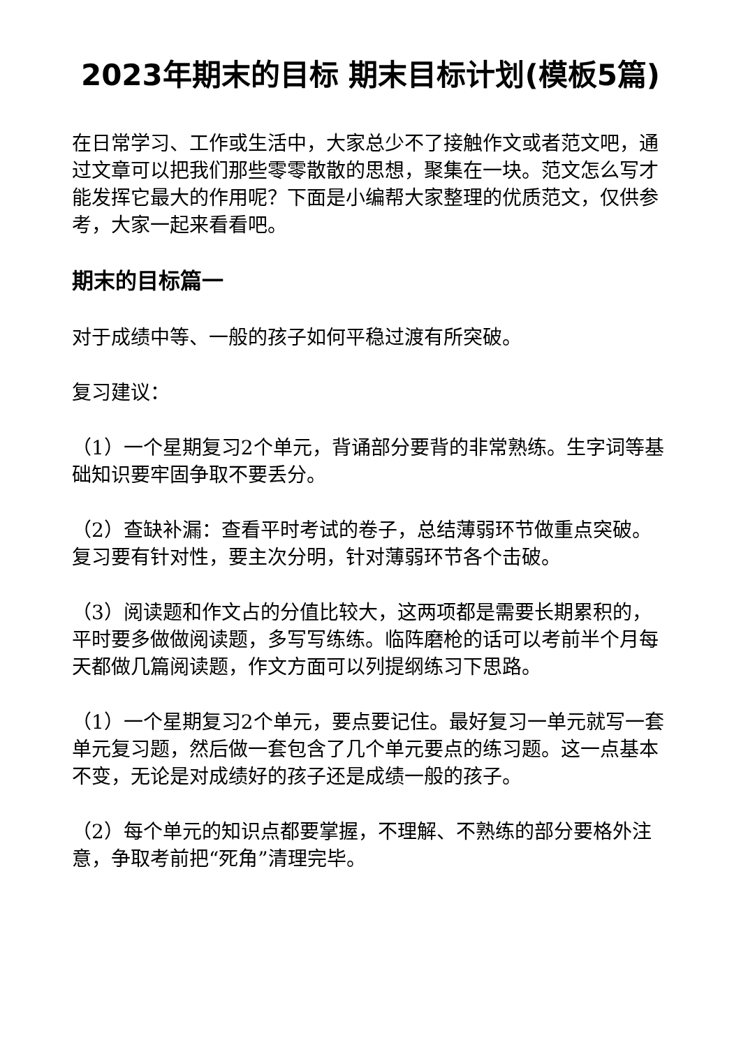2023年期末的目标 期末目标计划(模板5篇)
在日常学习、工作或生活中，大家总少不了接触作文或者范文吧，通过文章可以把我们那些零零散散的思想，聚集在一块。范文怎么写才能发挥它最大的作用呢？下面是小编帮大家整理的优质范文，仅供参考，大家一起来看看吧。
期末的目标篇一
对于成绩中等、一般的孩子如何平稳过渡有所突破。
复习建议：
（1）一个星期复习2个单元，背诵部分要背的非常熟练。生字词等基础知识要牢固争取不要丢分。
（2）查缺补漏：查看平时考试的卷子，总结薄弱环节做重点突破。复习要有针对性，要主次分明，针对薄弱环节各个击破。
（3）阅读题和作文占的分值比较大，这两项都是需要长期累积的，平时要多做做阅读题，多写写练练。临阵磨枪的话可以考前半个月每天都做几篇阅读题，作文方面可以列提纲练习下思路。
（1）一个星期复习2个单元，要点要记住。最好复习一单元就写一套单元复习题，然后做一套包含了几个单元要点的练习题。这一点基本不变，无论是对成绩好的孩子还是成绩一般的孩子。
（2）每个单元的知识点都要掌握，不理解、不熟练的部分要格外注意，争取考前把“死角”清理完毕。